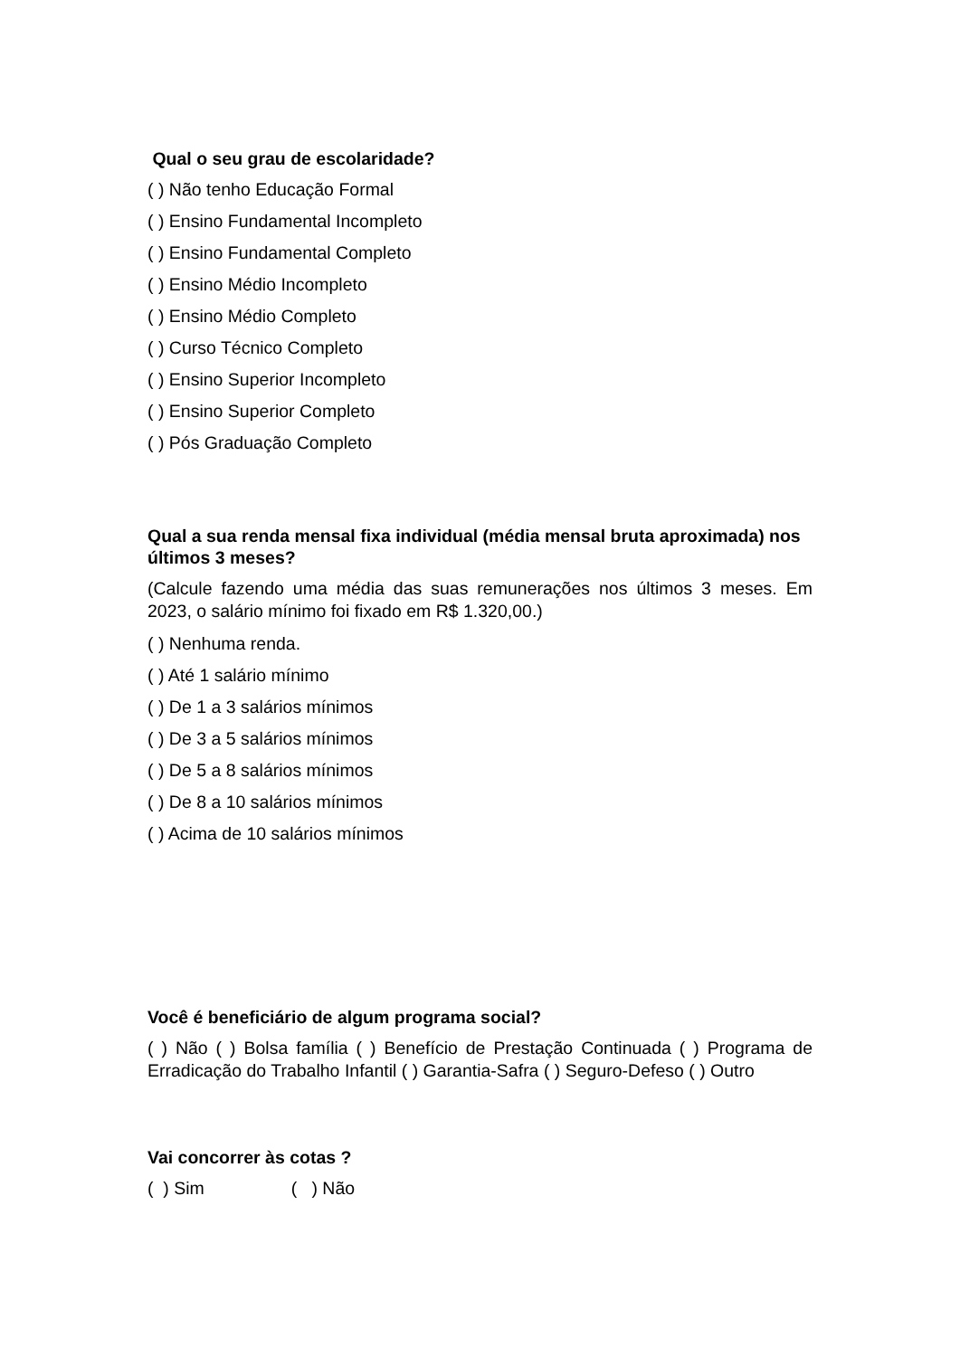Qual o seu grau de escolaridade?
( ) Não tenho Educação Formal
( ) Ensino Fundamental Incompleto
( ) Ensino Fundamental Completo
( ) Ensino Médio Incompleto
( ) Ensino Médio Completo
( ) Curso Técnico Completo
( ) Ensino Superior Incompleto
( ) Ensino Superior Completo
( ) Pós Graduação Completo
Qual a sua renda mensal fixa individual (média mensal bruta aproximada) nos últimos 3 meses?
(Calcule fazendo uma média das suas remunerações nos últimos 3 meses. Em 2023, o salário mínimo foi fixado em R$ 1.320,00.)
( ) Nenhuma renda.
( ) Até 1 salário mínimo
( ) De 1 a 3 salários mínimos
( ) De 3 a 5 salários mínimos
( ) De 5 a 8 salários mínimos
( ) De 8 a 10 salários mínimos
( ) Acima de 10 salários mínimos
Você é beneficiário de algum programa social?
( ) Não ( ) Bolsa família ( ) Benefício de Prestação Continuada ( ) Programa de Erradicação do Trabalho Infantil ( ) Garantia-Safra ( ) Seguro-Defeso ( ) Outro
Vai concorrer às cotas ?
( ) Sim ( ) Não